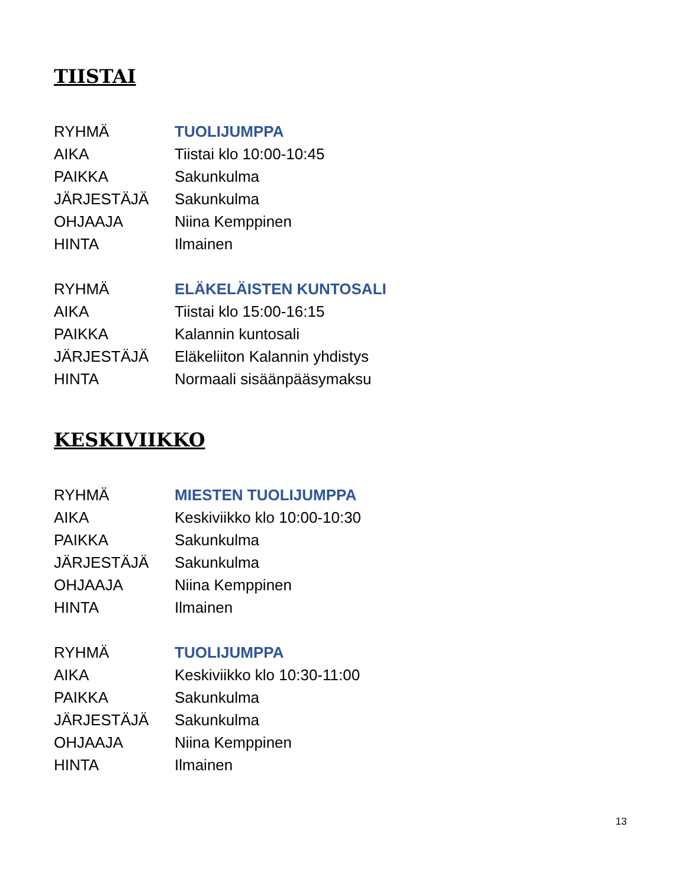TIISTAI
| RYHMÄ | TUOLIJUMPPA |
| AIKA | Tiistai klo 10:00-10:45 |
| PAIKKA | Sakunkulma |
| JÄRJESTÄJÄ | Sakunkulma |
| OHJAAJA | Niina Kemppinen |
| HINTA | Ilmainen |
| RYHMÄ | ELÄKELÄISTEN KUNTOSALI |
| AIKA | Tiistai klo 15:00-16:15 |
| PAIKKA | Kalannin kuntosali |
| JÄRJESTÄJÄ | Eläkeliiton Kalannin yhdistys |
| HINTA | Normaali sisäänpääsymaksu |
KESKIVIIKKO
| RYHMÄ | MIESTEN TUOLIJUMPPA |
| AIKA | Keskiviikko klo 10:00-10:30 |
| PAIKKA | Sakunkulma |
| JÄRJESTÄJÄ | Sakunkulma |
| OHJAAJA | Niina Kemppinen |
| HINTA | Ilmainen |
| RYHMÄ | TUOLIJUMPPA |
| AIKA | Keskiviikko klo 10:30-11:00 |
| PAIKKA | Sakunkulma |
| JÄRJESTÄJÄ | Sakunkulma |
| OHJAAJA | Niina Kemppinen |
| HINTA | Ilmainen |
13